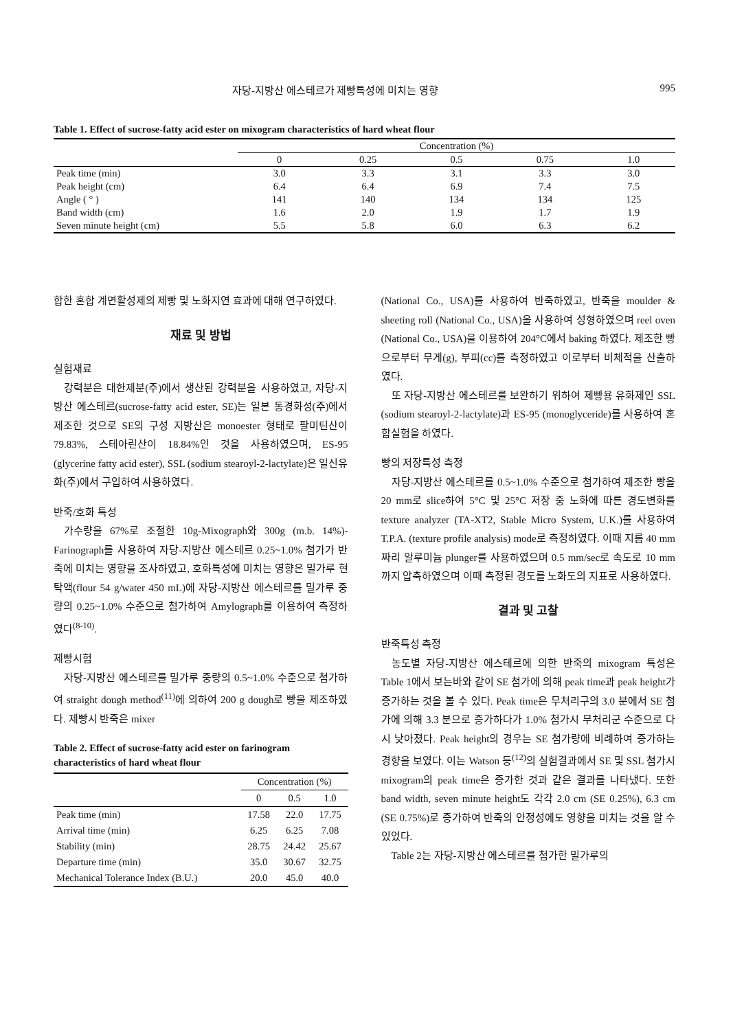자당-지방산 에스테르가 제빵특성에 미치는 영향 995
Table 1. Effect of sucrose-fatty acid ester on mixogram characteristics of hard wheat flour
| | Concentration (%) | | | | |
| --- | --- | --- | --- | --- | --- |
| | 0 | 0.25 | 0.5 | 0.75 | 1.0 |
| Peak time (min) | 3.0 | 3.3 | 3.1 | 3.3 | 3.0 |
| Peak height (cm) | 6.4 | 6.4 | 6.9 | 7.4 | 7.5 |
| Angle ( ° ) | 141 | 140 | 134 | 134 | 125 |
| Band width (cm) | 1.6 | 2.0 | 1.9 | 1.7 | 1.9 |
| Seven minute height (cm) | 5.5 | 5.8 | 6.0 | 6.3 | 6.2 |
합한 혼합 계면활성제의 제빵 및 노화지연 효과에 대해 연구하였다.
재료 및 방법
실험재료
강력분은 대한제분(주)에서 생산된 강력분을 사용하였고, 자당-지방산 에스테르(sucrose-fatty acid ester, SE)는 일본 동경화성(주)에서 제조한 것으로 SE의 구성 지방산은 monoester 형태로 팔미틴산이 79.83%, 스테아린산이 18.84%인 것을 사용하였으며, ES-95 (glycerine fatty acid ester), SSL (sodium stearoyl-2-lactylate)은 일신유화(주)에서 구입하여 사용하였다.
반죽/호화 특성
가수량을 67%로 조절한 10g-Mixograph와 300g (m.b. 14%)-Farinograph를 사용하여 자당-지방산 에스테르 0.25~1.0% 첨가가 반죽에 미치는 영향을 조사하였고, 호화특성에 미치는 영향은 밀가루 현탁액(flour 54 g/water 450 mL)에 자당-지방산 에스테르를 밀가루 중량의 0.25~1.0% 수준으로 첨가하여 Amylograph를 이용하여 측정하였다<sup>(8-10)</sup>.
제빵시험
자당-지방산 에스테르를 밀가루 중량의 0.5~1.0% 수준으로 첨가하여 straight dough method<sup>(11)</sup>에 의하여 200 g dough로 빵을 제조하였다. 제빵시 반죽은 mixer
Table 2. Effect of sucrose-fatty acid ester on farinogram characteristics of hard wheat flour
| | Concentration (%) | | |
| --- | --- | --- | --- |
| | 0 | 0.5 | 1.0 |
| Peak time (min) | 17.58 | 22.0 | 17.75 |
| Arrival time (min) | 6.25 | 6.25 | 7.08 |
| Stability (min) | 28.75 | 24.42 | 25.67 |
| Departure time (min) | 35.0 | 30.67 | 32.75 |
| Mechanical Tolerance Index (B.U.) | 20.0 | 45.0 | 40.0 |
(National Co., USA)를 사용하여 반죽하였고, 반죽을 moulder & sheeting roll (National Co., USA)을 사용하여 성형하였으며 reel oven (National Co., USA)을 이용하여 204°C에서 baking 하였다. 제조한 빵으로부터 무게(g), 부피(cc)를 측정하였고 이로부터 비체적을 산출하였다.
또 자당-지방산 에스테르를 보완하기 위하여 제빵용 유화제인 SSL (sodium stearoyl-2-lactylate)과 ES-95 (monoglyceride)를 사용하여 혼합실험을 하였다.
빵의 저장특성 측정
자당-지방산 에스테르를 0.5~1.0% 수준으로 첨가하여 제조한 빵을 20 mm로 slice하여 5°C 및 25°C 저장 중 노화에 따른 경도변화를 texture analyzer (TA-XT2, Stable Micro System, U.K.)를 사용하여 T.P.A. (texture profile analysis) mode로 측정하였다. 이때 지름 40 mm 짜리 알루미늄 plunger를 사용하였으며 0.5 mm/sec로 속도로 10 mm 까지 압축하였으며 이때 측정된 경도를 노화도의 지표로 사용하였다.
결과 및 고찰
반죽특성 측정
농도별 자당-지방산 에스테르에 의한 반죽의 mixogram 특성은 Table 1에서 보는바와 같이 SE 첨가에 의해 peak time과 peak height가 증가하는 것을 볼 수 있다. Peak time은 무처리구의 3.0 분에서 SE 첨가에 의해 3.3 분으로 증가하다가 1.0% 첨가시 무처리군 수준으로 다시 낮아졌다. Peak height의 경우는 SE 첨가량에 비례하여 증가하는 경향을 보였다. 이는 Watson 등<sup>(12)</sup>의 실험결과에서 SE 및 SSL 첨가시 mixogram의 peak time은 증가한 것과 같은 결과를 나타냈다. 또한 band width, seven minute height도 각각 2.0 cm (SE 0.25%), 6.3 cm (SE 0.75%)로 증가하여 반죽의 안정성에도 영향을 미치는 것을 알 수 있었다.
Table 2는 자당-지방산 에스테르를 첨가한 밀가루의